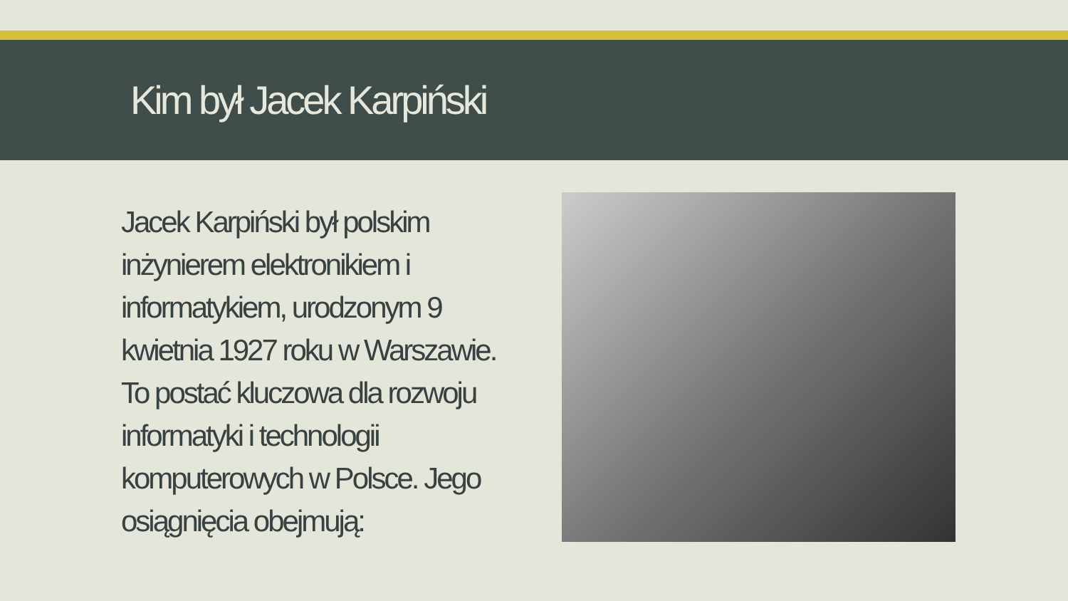Kim był Jacek Karpiński
Jacek Karpiński był polskim inżynierem elektronikiem i informatykiem, urodzonym 9 kwietnia 1927 roku w Warszawie. To postać kluczowa dla rozwoju informatyki i technologii komputerowych w Polsce. Jego osiągnięcia obejmują: